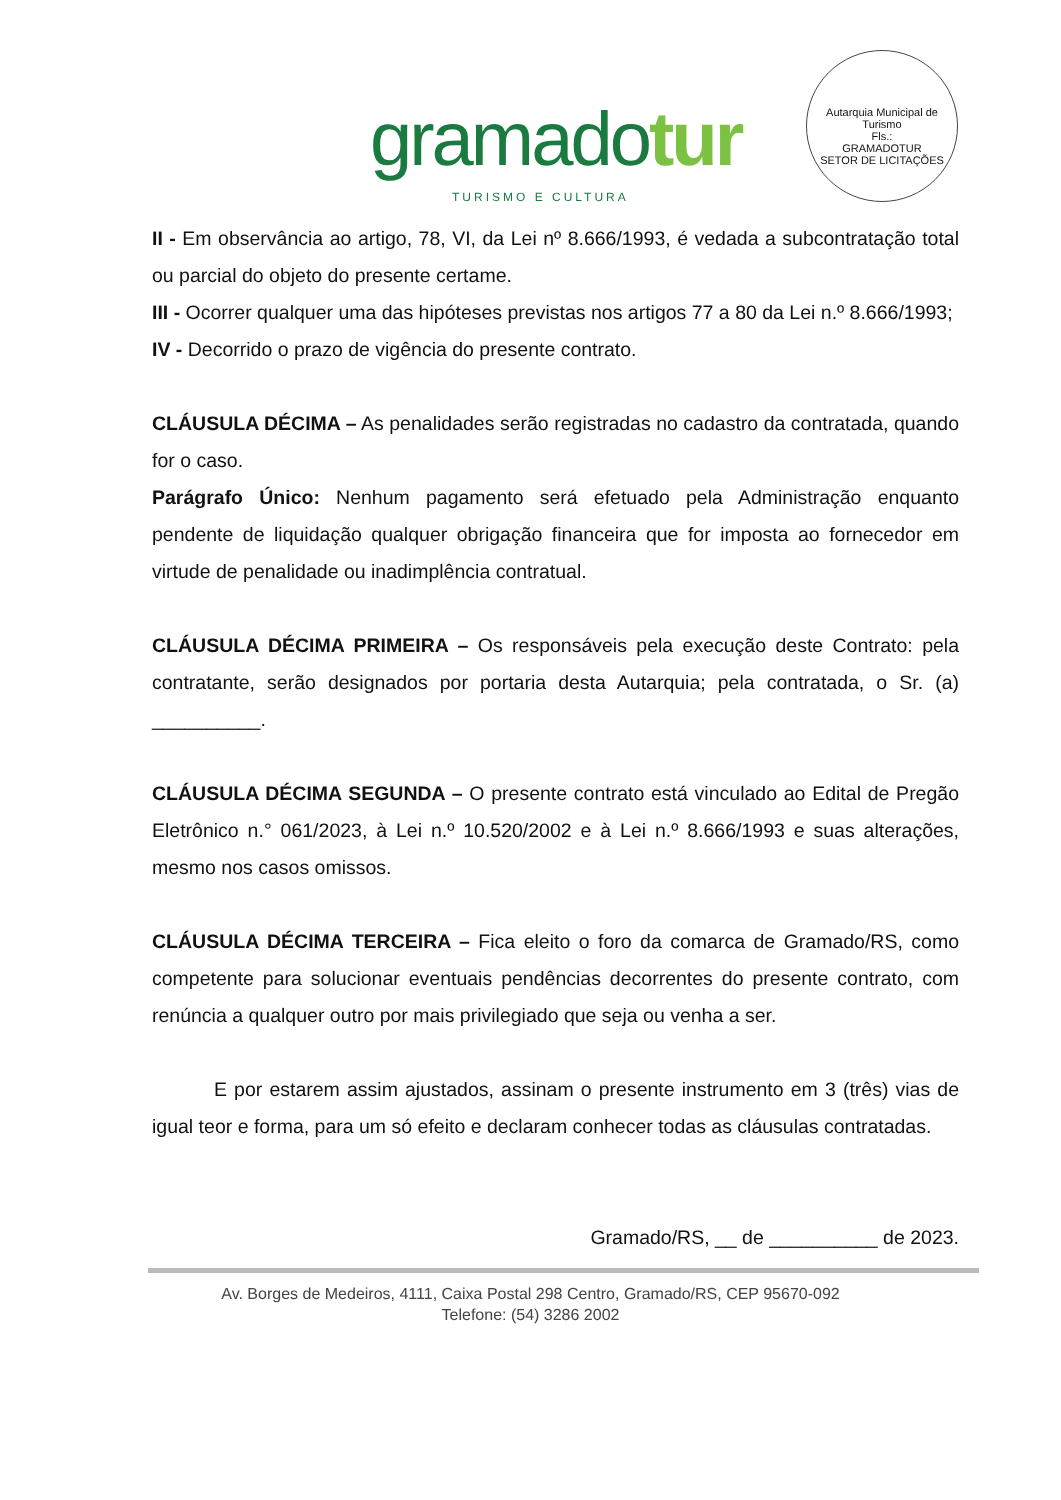gramadotur
TURISMO E CULTURA
Autarquia Municipal de Turismo
Fls.:
GRAMADOTUR
SETOR DE LICITAÇÕES
II - Em observância ao artigo, 78, VI, da Lei nº 8.666/1993, é vedada a subcontratação total ou parcial do objeto do presente certame.
III - Ocorrer qualquer uma das hipóteses previstas nos artigos 77 a 80 da Lei n.º 8.666/1993;
IV - Decorrido o prazo de vigência do presente contrato.
CLÁUSULA DÉCIMA – As penalidades serão registradas no cadastro da contratada, quando for o caso.
Parágrafo Único: Nenhum pagamento será efetuado pela Administração enquanto pendente de liquidação qualquer obrigação financeira que for imposta ao fornecedor em virtude de penalidade ou inadimplência contratual.
CLÁUSULA DÉCIMA PRIMEIRA – Os responsáveis pela execução deste Contrato: pela contratante, serão designados por portaria desta Autarquia; pela contratada, o Sr. (a) __________.
CLÁUSULA DÉCIMA SEGUNDA – O presente contrato está vinculado ao Edital de Pregão Eletrônico n.° 061/2023, à Lei n.º 10.520/2002 e à Lei n.º 8.666/1993 e suas alterações, mesmo nos casos omissos.
CLÁUSULA DÉCIMA TERCEIRA – Fica eleito o foro da comarca de Gramado/RS, como competente para solucionar eventuais pendências decorrentes do presente contrato, com renúncia a qualquer outro por mais privilegiado que seja ou venha a ser.
E por estarem assim ajustados, assinam o presente instrumento em 3 (três) vias de igual teor e forma, para um só efeito e declaram conhecer todas as cláusulas contratadas.
Gramado/RS, __ de __________ de 2023.
Av. Borges de Medeiros, 4111, Caixa Postal 298 Centro, Gramado/RS, CEP 95670-092
Telefone: (54) 3286 2002